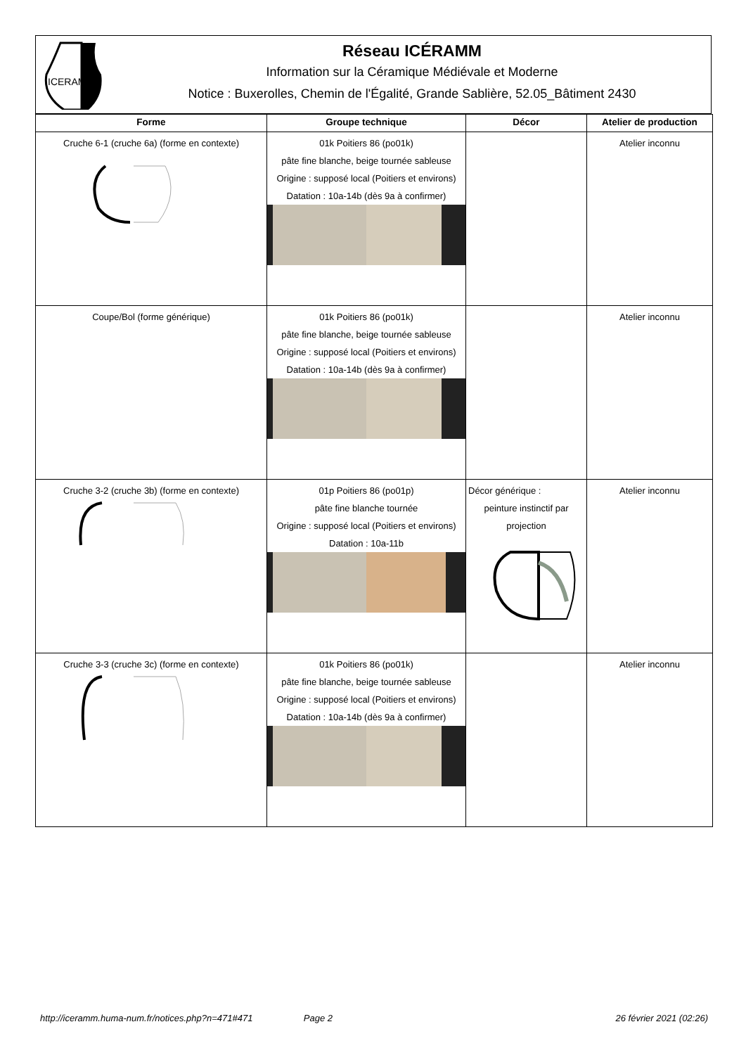ICERAMM
Réseau ICÉRAMM
Information sur la Céramique Médiévale et Moderne
Notice : Buxerolles, Chemin de l'Égalité, Grande Sablière, 52.05_Bâtiment 2430
| Forme | Groupe technique | Décor | Atelier de production |
| --- | --- | --- | --- |
| Cruche 6-1 (cruche 6a) (forme en contexte) | 01k Poitiers 86 (po01k) pâte fine blanche, beige tournée sableuse Origine : supposé local (Poitiers et environs) Datation : 10a-14b (dès 9a à confirmer) | | Atelier inconnu |
| Coupe/Bol (forme générique) | 01k Poitiers 86 (po01k) pâte fine blanche, beige tournée sableuse Origine : supposé local (Poitiers et environs) Datation : 10a-14b (dès 9a à confirmer) | | Atelier inconnu |
| Cruche 3-2 (cruche 3b) (forme en contexte) | 01p Poitiers 86 (po01p) pâte fine blanche tournée Origine : supposé local (Poitiers et environs) Datation : 10a-11b | Décor générique : peinture instinctif par projection | Atelier inconnu |
| Cruche 3-3 (cruche 3c) (forme en contexte) | 01k Poitiers 86 (po01k) pâte fine blanche, beige tournée sableuse Origine : supposé local (Poitiers et environs) Datation : 10a-14b (dès 9a à confirmer) | | Atelier inconnu |
http://iceramm.huma-num.fr/notices.php?n=471#471 Page 2 26 février 2021 (02:26)